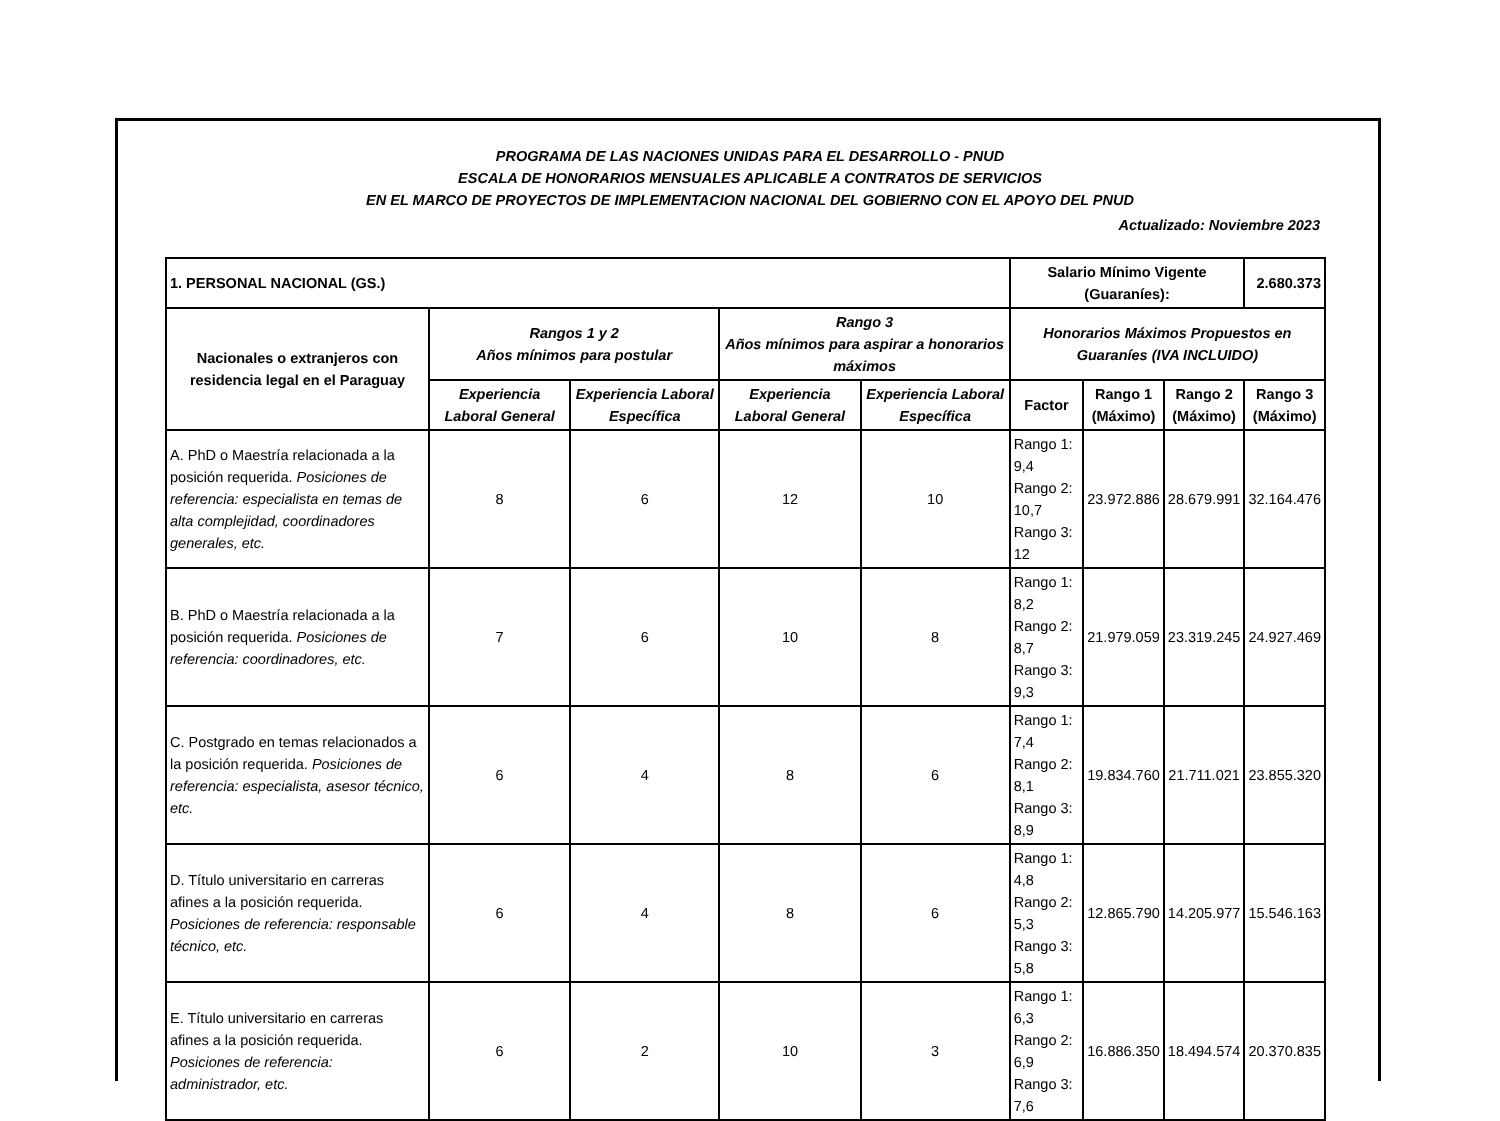PROGRAMA DE LAS NACIONES UNIDAS PARA EL DESARROLLO - PNUD
ESCALA DE HONORARIOS MENSUALES APLICABLE A CONTRATOS DE SERVICIOS
EN EL MARCO DE PROYECTOS DE IMPLEMENTACION NACIONAL DEL GOBIERNO CON EL APOYO DEL PNUD
Actualizado: Noviembre 2023
| 1. PERSONAL NACIONAL (GS.) | | | | | Salario Mínimo Vigente (Guaraníes): | | | 2.680.373 |
| --- | --- | --- | --- | --- | --- | --- | --- | --- |
| Nacionales o extranjeros con residencia legal en el Paraguay | Rangos 1 y 2 Años mínimos para postular | | Rango 3 Años mínimos para aspirar a honorarios máximos | | Honorarios Máximos Propuestos en Guaraníes (IVA INCLUIDO) | | | |
| | Experiencia Laboral General | Experiencia Laboral Específica | Experiencia Laboral General | Experiencia Laboral Específica | Factor | Rango 1 (Máximo) | Rango 2 (Máximo) | Rango 3 (Máximo) |
| A. PhD o Maestría relacionada a la posición requerida. Posiciones de referencia: especialista en temas de alta complejidad, coordinadores generales, etc. | 8 | 6 | 12 | 10 | Rango 1: 9,4 Rango 2: 10,7 Rango 3: 12 | 23.972.886 | 28.679.991 | 32.164.476 |
| B. PhD o Maestría relacionada a la posición requerida. Posiciones de referencia: coordinadores, etc. | 7 | 6 | 10 | 8 | Rango 1: 8,2 Rango 2: 8,7 Rango 3: 9,3 | 21.979.059 | 23.319.245 | 24.927.469 |
| C. Postgrado en temas relacionados a la posición requerida. Posiciones de referencia: especialista, asesor técnico, etc. | 6 | 4 | 8 | 6 | Rango 1: 7,4 Rango 2: 8,1 Rango 3: 8,9 | 19.834.760 | 21.711.021 | 23.855.320 |
| D. Título universitario en carreras afines a la posición requerida. Posiciones de referencia: responsable técnico, etc. | 6 | 4 | 8 | 6 | Rango 1: 4,8 Rango 2: 5,3 Rango 3: 5,8 | 12.865.790 | 14.205.977 | 15.546.163 |
| E. Título universitario en carreras afines a la posición requerida. Posiciones de referencia: administrador, etc. | 6 | 2 | 10 | 3 | Rango 1: 6,3 Rango 2: 6,9 Rango 3: 7,6 | 16.886.350 | 18.494.574 | 20.370.835 |